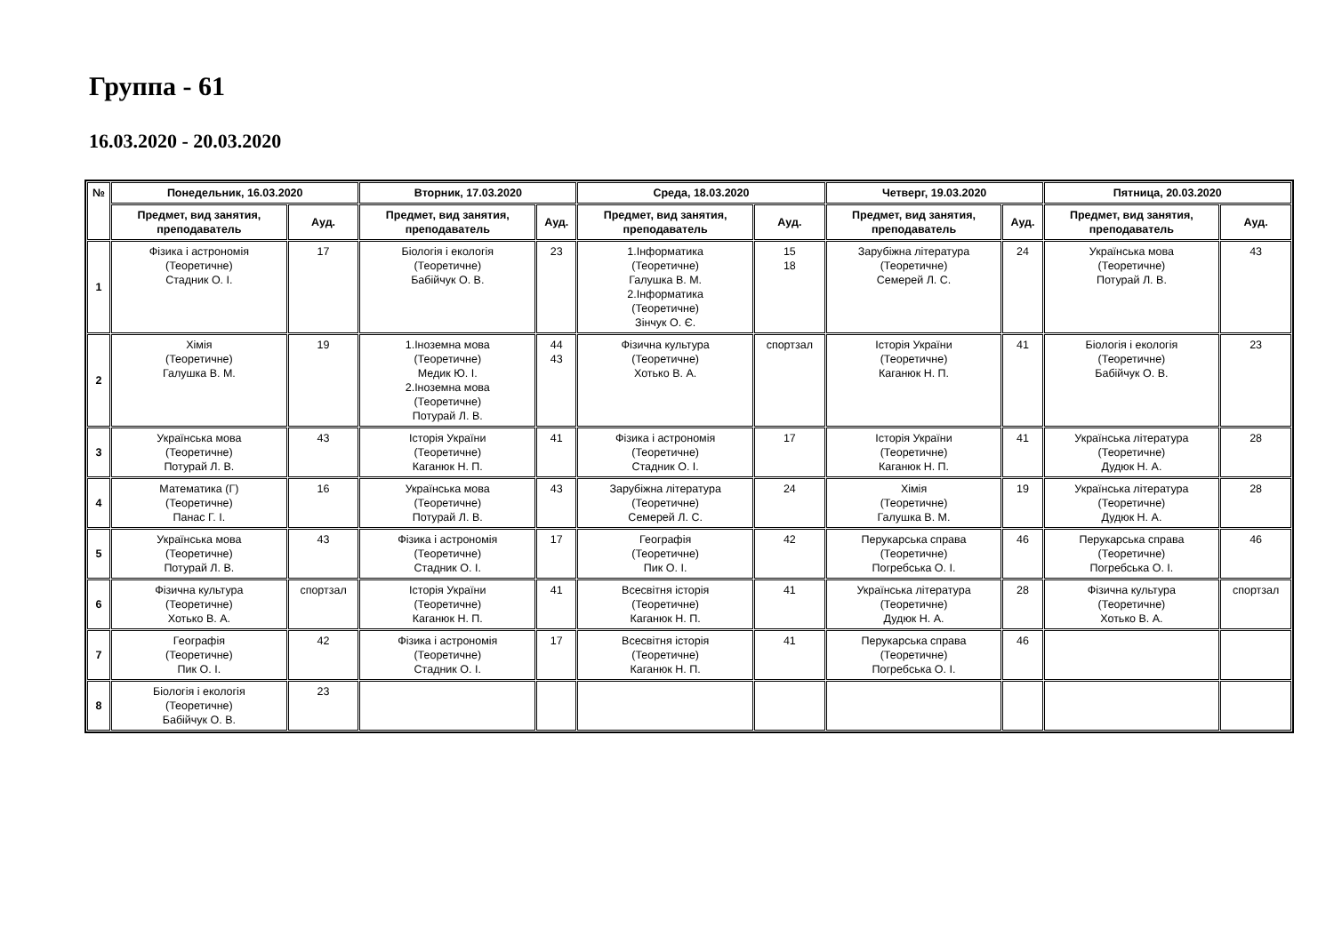Группа - 61
16.03.2020 - 20.03.2020
| № | Понедельник, 16.03.2020 | | Вторник, 17.03.2020 | | Среда, 18.03.2020 | | Четверг, 19.03.2020 | | Пятница, 20.03.2020 | |
| --- | --- | --- | --- | --- | --- | --- | --- | --- | --- | --- |
| | Предмет, вид занятия, преподаватель | Ауд. | Предмет, вид занятия, преподаватель | Ауд. | Предмет, вид занятия, преподаватель | Ауд. | Предмет, вид занятия, преподаватель | Ауд. | Предмет, вид занятия, преподаватель | Ауд. |
| 1 | Фізика і астрономія (Теоретичне) Стадник О. І. | 17 | Біологія і екологія (Теоретичне) Бабійчук О. В. | 23 | 1.Інформатика (Теоретичне) Галушка В. М. 2.Інформатика (Теоретичне) Зінчук О. Є. | 15 18 | Зарубіжна література (Теоретичне) Семерей Л. С. | 24 | Українська мова (Теоретичне) Потурай Л. В. | 43 |
| 2 | Хімія (Теоретичне) Галушка В. М. | 19 | 1.Іноземна мова (Теоретичне) Медик Ю. І. 2.Іноземна мова (Теоретичне) Потурай Л. В. | 44 43 | Фізична культура (Теоретичне) Хотько В. А. | спортзал | Історія України (Теоретичне) Каганюк Н. П. | 41 | Біологія і екологія (Теоретичне) Бабійчук О. В. | 23 |
| 3 | Українська мова (Теоретичне) Потурай Л. В. | 43 | Історія України (Теоретичне) Каганюк Н. П. | 41 | Фізика і астрономія (Теоретичне) Стадник О. І. | 17 | Історія України (Теоретичне) Каганюк Н. П. | 41 | Українська література (Теоретичне) Дудюк Н. А. | 28 |
| 4 | Математика (Г) (Теоретичне) Панас Г. І. | 16 | Українська мова (Теоретичне) Потурай Л. В. | 43 | Зарубіжна література (Теоретичне) Семерей Л. С. | 24 | Хімія (Теоретичне) Галушка В. М. | 19 | Українська література (Теоретичне) Дудюк Н. А. | 28 |
| 5 | Українська мова (Теоретичне) Потурай Л. В. | 43 | Фізика і астрономія (Теоретичне) Стадник О. І. | 17 | Географія (Теоретичне) Пик О. І. | 42 | Перукарська справа (Теоретичне) Погребська О. І. | 46 | Перукарська справа (Теоретичне) Погребська О. І. | 46 |
| 6 | Фізична культура (Теоретичне) Хотько В. А. | спортзал | Історія України (Теоретичне) Каганюк Н. П. | 41 | Всесвітня історія (Теоретичне) Каганюк Н. П. | 41 | Українська література (Теоретичне) Дудюк Н. А. | 28 | Фізична культура (Теоретичне) Хотько В. А. | спортзал |
| 7 | Географія (Теоретичне) Пик О. І. | 42 | Фізика і астрономія (Теоретичне) Стадник О. І. | 17 | Всесвітня історія (Теоретичне) Каганюк Н. П. | 41 | Перукарська справа (Теоретичне) Погребська О. І. | 46 | | |
| 8 | Біологія і екологія (Теоретичне) Бабійчук О. В. | 23 | | | | | | | | |